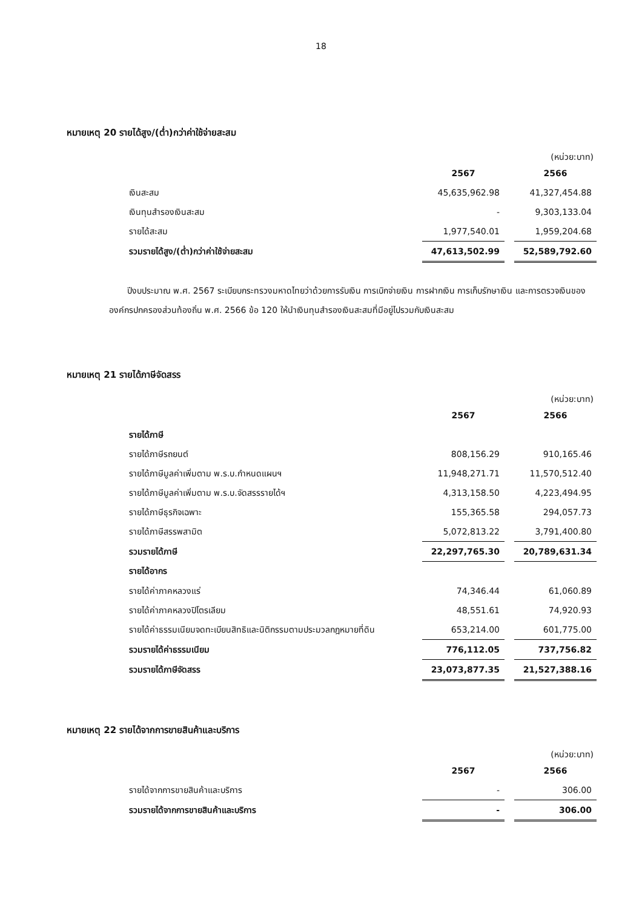18
หมายเหตุ 20 รายได้สูง/(ต่ำ)กว่าค่าใช้จ่ายสะสม
(หน่วย:บาท)
| | 2567 | | 2566 |
| --- | --- | --- | --- |
| เงินสะสม | 45,635,962.98 | | 41,327,454.88 |
| เงินทุนสำรองเงินสะสม | - | | 9,303,133.04 |
| รายได้สะสม | 1,977,540.01 | | 1,959,204.68 |
| รวมรายได้สูง/(ต่ำ)กว่าค่าใช้จ่ายสะสม | 47,613,502.99 | | 52,589,792.60 |
ปีงบประมาณ พ.ศ. 2567 ระเบียบกระทรวงมหาดไทยว่าด้วยการรับเงิน การเบิกจ่ายเงิน การฝากเงิน การเก็บรักษาเงิน และการตรวจเงินขององค์กรปกครองส่วนท้องถิ่น พ.ศ. 2566 ข้อ 120 ให้นำเงินทุนสำรองเงินสะสมที่มีอยู่ไปรวมกับเงินสะสม
หมายเหตุ 21 รายได้ภาษีจัดสรร
(หน่วย:บาท)
| | 2567 | | 2566 |
| --- | --- | --- | --- |
| รายได้ภาษี | | | |
| รายได้ภาษีรถยนต์ | 808,156.29 | | 910,165.46 |
| รายได้ภาษีมูลค่าเพิ่มตาม พ.ร.บ.กำหนดแผนฯ | 11,948,271.71 | | 11,570,512.40 |
| รายได้ภาษีมูลค่าเพิ่มตาม พ.ร.บ.จัดสรรรายได้ฯ | 4,313,158.50 | | 4,223,494.95 |
| รายได้ภาษีธุรกิจเฉพาะ | 155,365.58 | | 294,057.73 |
| รายได้ภาษีสรรพสามิต | 5,072,813.22 | | 3,791,400.80 |
| รวมรายได้ภาษี | 22,297,765.30 | | 20,789,631.34 |
| รายได้อากร | | | |
| รายได้ค่าภาคหลวงแร่ | 74,346.44 | | 61,060.89 |
| รายได้ค่าภาคหลวงปิโตรเลียม | 48,551.61 | | 74,920.93 |
| รายได้ค่าธรรมเนียมจดทะเบียนสิทธิและนิติกรรมตามประมวลกฎหมายที่ดิน | 653,214.00 | | 601,775.00 |
| รวมรายได้ค่าธรรมเนียม | 776,112.05 | | 737,756.82 |
| รวมรายได้ภาษีจัดสรร | 23,073,877.35 | | 21,527,388.16 |
หมายเหตุ 22 รายได้จากการขายสินค้าและบริการ
(หน่วย:บาท)
| | 2567 | | 2566 |
| --- | --- | --- | --- |
| รายได้จากการขายสินค้าและบริการ | - | | 306.00 |
| รวมรายได้จากการขายสินค้าและบริการ | - | | 306.00 |